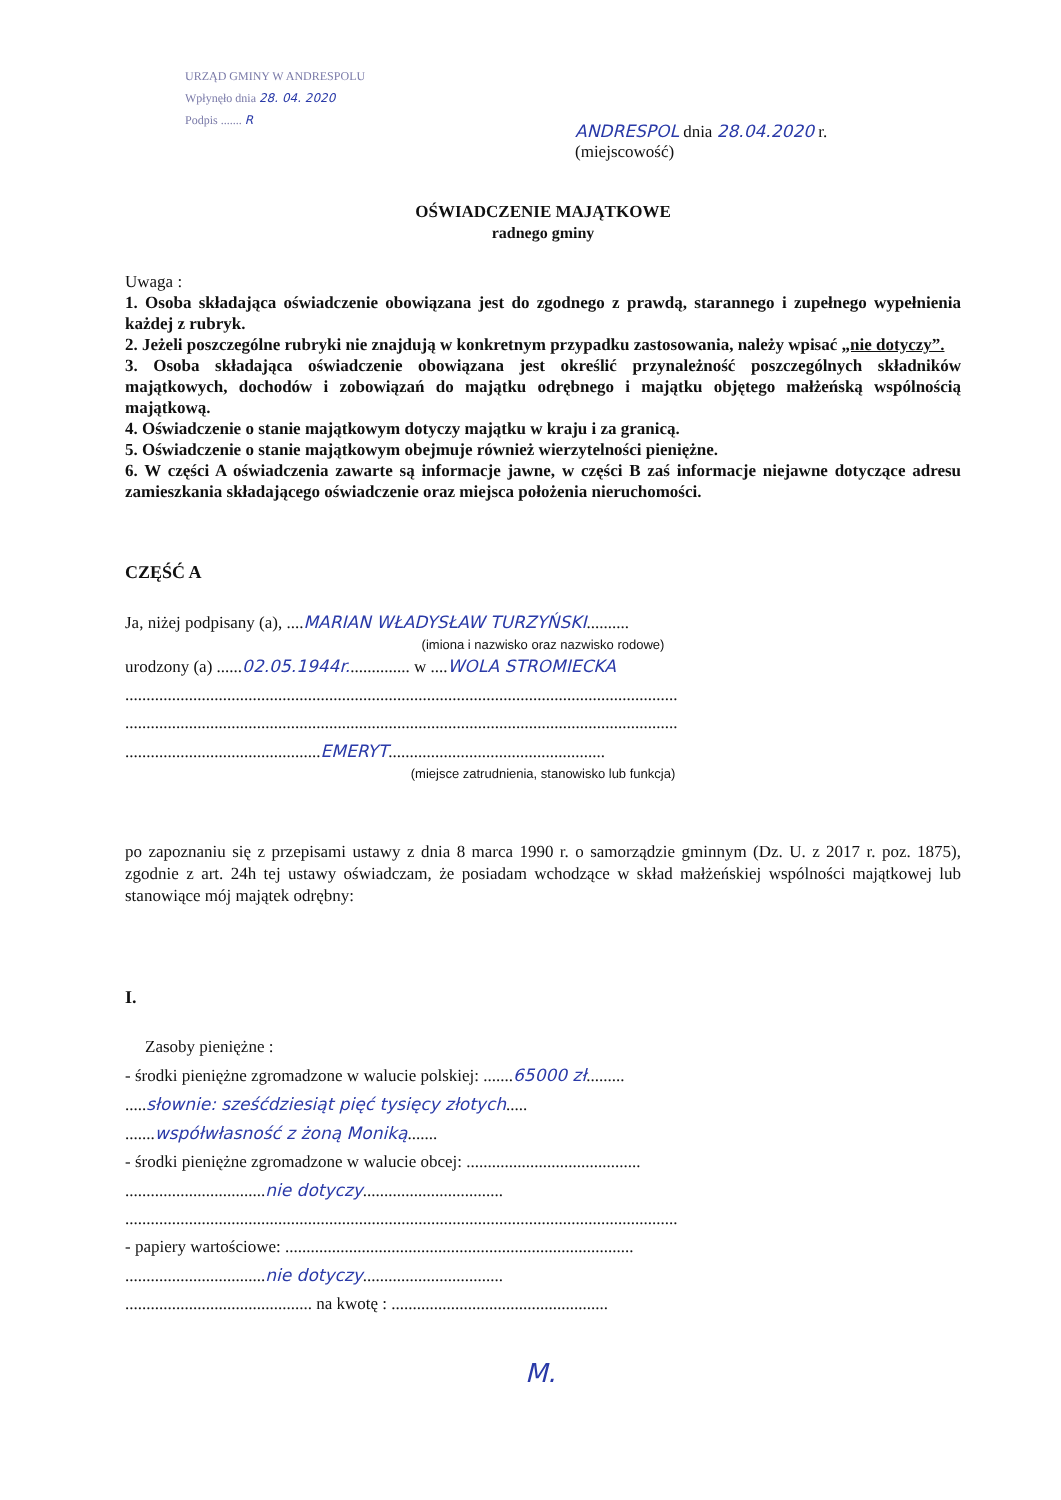URZĄD GMINY W ANDRESPOLU
Wpłynęło dnia 28. 04. 2020
Podpis ....... R
ANDRESPOL dnia 28.04.2020 r.
(miejscowość)
OŚWIADCZENIE MAJĄTKOWE
radnego gminy
Uwaga :
1. Osoba składająca oświadczenie obowiązana jest do zgodnego z prawdą, starannego i zupełnego wypełnienia każdej z rubryk.
2. Jeżeli poszczególne rubryki nie znajdują w konkretnym przypadku zastosowania, należy wpisać „nie dotyczy”.
3. Osoba składająca oświadczenie obowiązana jest określić przynależność poszczególnych składników majątkowych, dochodów i zobowiązań do majątku odrębnego i majątku objętego małżeńską wspólnością majątkową.
4. Oświadczenie o stanie majątkowym dotyczy majątku w kraju i za granicą.
5. Oświadczenie o stanie majątkowym obejmuje również wierzytelności pieniężne.
6. W części A oświadczenia zawarte są informacje jawne, w części B zaś informacje niejawne dotyczące adresu zamieszkania składającego oświadczenie oraz miejsca położenia nieruchomości.
CZĘŚĆ A
Ja, niżej podpisany (a), ....MARIAN WŁADYSŁAW TURZYŃSKI..........
(imiona i nazwisko oraz nazwisko rodowe)
urodzony (a) ......02.05.1944r............... w ....WOLA STROMIECKA
..................................................................................................................................
..................................................................................................................................
..............................................EMERYT...................................................
(miejsce zatrudnienia, stanowisko lub funkcja)
po zapoznaniu się z przepisami ustawy z dnia 8 marca 1990 r. o samorządzie gminnym (Dz. U. z 2017 r. poz. 1875), zgodnie z art. 24h tej ustawy oświadczam, że posiadam wchodzące w skład małżeńskiej wspólności majątkowej lub stanowiące mój majątek odrębny:
I.
Zasoby pieniężne :
- środki pieniężne zgromadzone w walucie polskiej: .......65000 zł.........
.....słownie: sześćdziesiąt pięć tysięcy złotych.....
.......współwłasność z żoną Moniką.......
- środki pieniężne zgromadzone w walucie obcej: .........................................
.................................nie dotyczy.................................
..................................................................................................................................
- papiery wartościowe: ..................................................................................
.................................nie dotyczy.................................
............................................ na kwotę : ...................................................
M.